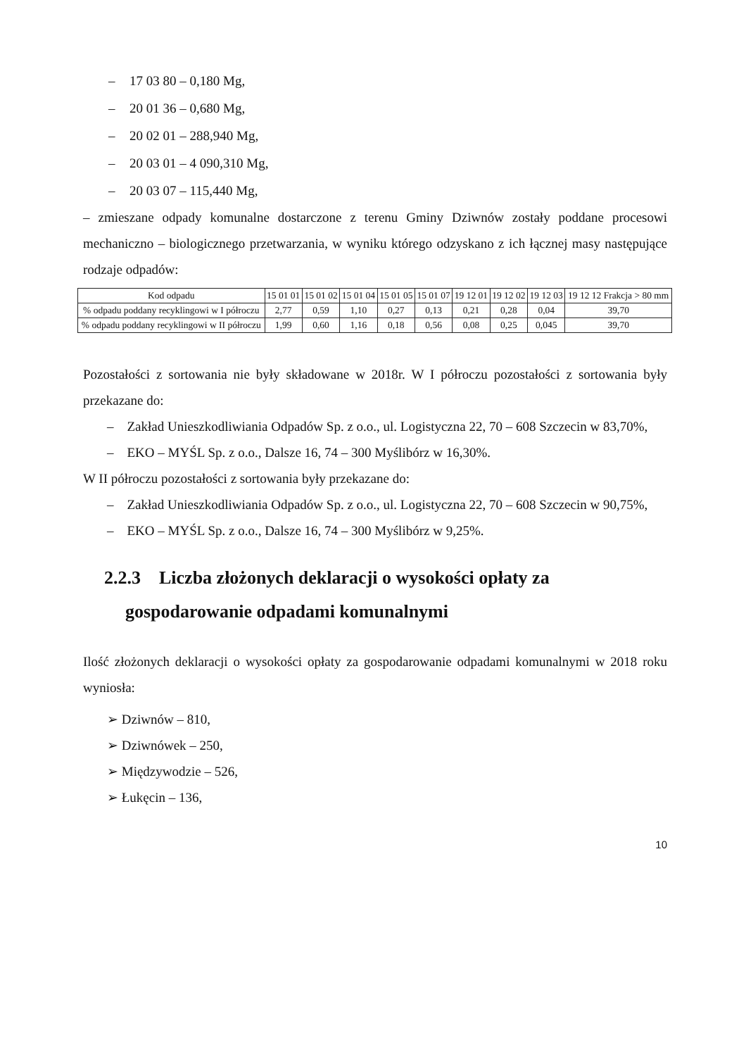– 17 03 80 – 0,180 Mg,
– 20 01 36 – 0,680 Mg,
– 20 02 01 – 288,940 Mg,
– 20 03 01 – 4 090,310 Mg,
– 20 03 07 – 115,440 Mg,
– zmieszane odpady komunalne dostarczone z terenu Gminy Dziwnów zostały poddane procesowi mechaniczno – biologicznego przetwarzania, w wyniku którego odzyskano z ich łącznej masy następujące rodzaje odpadów:
| Kod odpadu | 15 01 01 | 15 01 02 | 15 01 04 | 15 01 05 | 15 01 07 | 19 12 01 | 19 12 02 | 19 12 03 | 19 12 12 Frakcja > 80 mm |
| % odpadu poddany recyklingowi w I półroczu | 2,77 | 0,59 | 1,10 | 0,27 | 0,13 | 0,21 | 0,28 | 0,04 | 39,70 |
| % odpadu poddany recyklingowi w II półroczu | 1,99 | 0,60 | 1,16 | 0,18 | 0,56 | 0,08 | 0,25 | 0,045 | 39,70 |
Pozostałości z sortowania nie były składowane w 2018r. W I półroczu pozostałości z sortowania były przekazane do:
– Zakład Unieszkodliwiania Odpadów Sp. z o.o., ul. Logistyczna 22, 70 – 608 Szczecin w 83,70%,
– EKO – MYŚL Sp. z o.o., Dalsze 16, 74 – 300 Myślibórz w 16,30%.
W II półroczu pozostałości z sortowania były przekazane do:
– Zakład Unieszkodliwiania Odpadów Sp. z o.o., ul. Logistyczna 22, 70 – 608 Szczecin w 90,75%,
– EKO – MYŚL Sp. z o.o., Dalsze 16, 74 – 300 Myślibórz w 9,25%.
2.2.3 Liczba złożonych deklaracji o wysokości opłaty za gospodarowanie odpadami komunalnymi
Ilość złożonych deklaracji o wysokości opłaty za gospodarowanie odpadami komunalnymi w 2018 roku wyniosła:
➢ Dziwnów – 810,
➢ Dziwnówek – 250,
➢ Międzywodzie – 526,
➢ Łukęcin – 136,
10